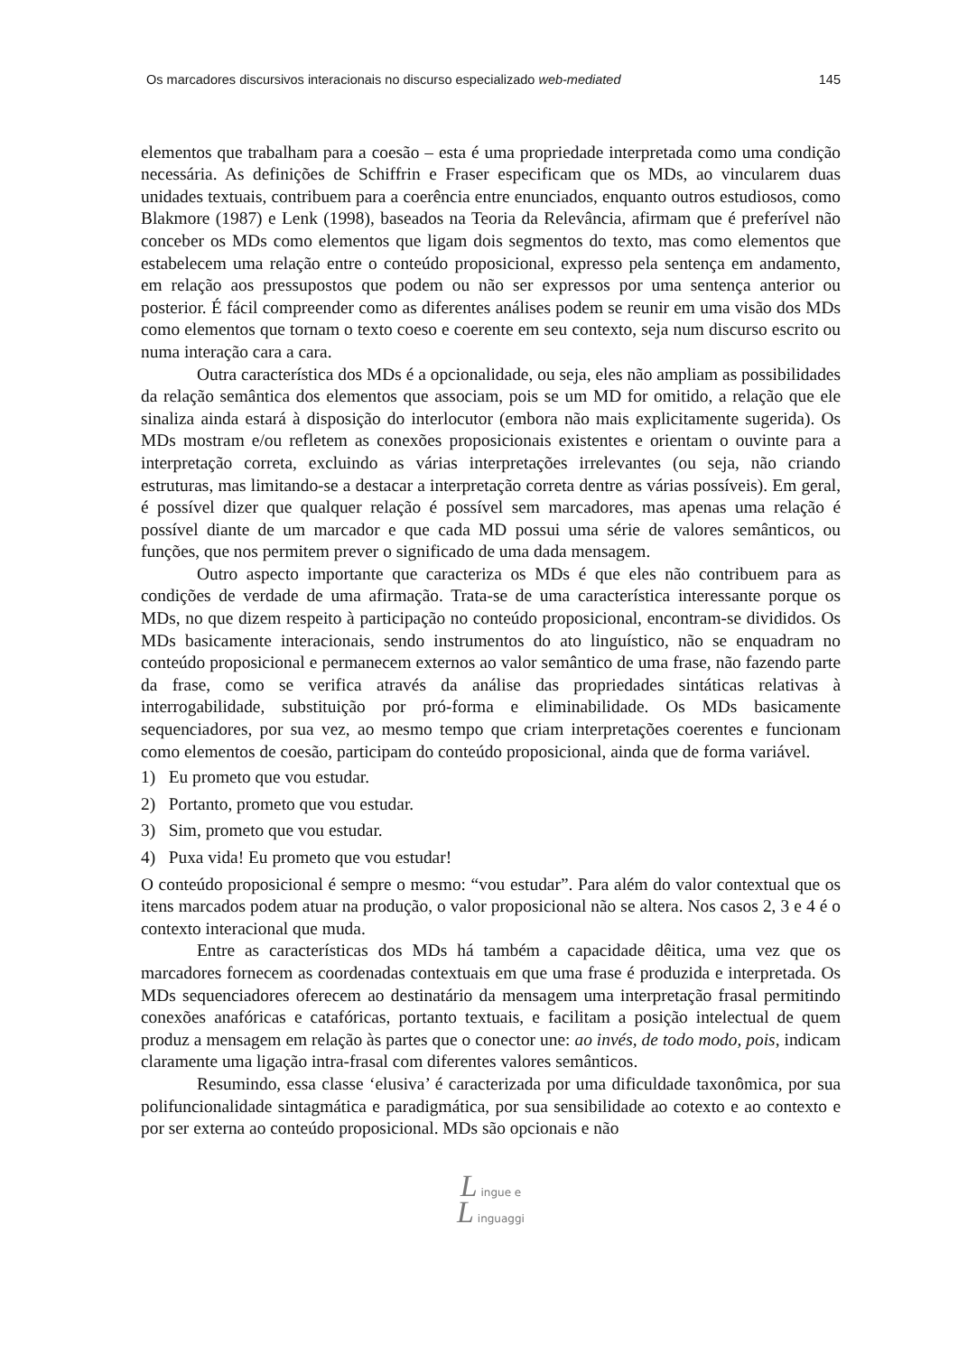Os marcadores discursivos interacionais no discurso especializado web-mediated 145
elementos que trabalham para a coesão – esta é uma propriedade interpretada como uma condição necessária. As definições de Schiffrin e Fraser especificam que os MDs, ao vincularem duas unidades textuais, contribuem para a coerência entre enunciados, enquanto outros estudiosos, como Blakmore (1987) e Lenk (1998), baseados na Teoria da Relevância, afirmam que é preferível não conceber os MDs como elementos que ligam dois segmentos do texto, mas como elementos que estabelecem uma relação entre o conteúdo proposicional, expresso pela sentença em andamento, em relação aos pressupostos que podem ou não ser expressos por uma sentença anterior ou posterior. É fácil compreender como as diferentes análises podem se reunir em uma visão dos MDs como elementos que tornam o texto coeso e coerente em seu contexto, seja num discurso escrito ou numa interação cara a cara.
Outra característica dos MDs é a opcionalidade, ou seja, eles não ampliam as possibilidades da relação semântica dos elementos que associam, pois se um MD for omitido, a relação que ele sinaliza ainda estará à disposição do interlocutor (embora não mais explicitamente sugerida). Os MDs mostram e/ou refletem as conexões proposicionais existentes e orientam o ouvinte para a interpretação correta, excluindo as várias interpretações irrelevantes (ou seja, não criando estruturas, mas limitando-se a destacar a interpretação correta dentre as várias possíveis). Em geral, é possível dizer que qualquer relação é possível sem marcadores, mas apenas uma relação é possível diante de um marcador e que cada MD possui uma série de valores semânticos, ou funções, que nos permitem prever o significado de uma dada mensagem.
Outro aspecto importante que caracteriza os MDs é que eles não contribuem para as condições de verdade de uma afirmação. Trata-se de uma característica interessante porque os MDs, no que dizem respeito à participação no conteúdo proposicional, encontram-se divididos. Os MDs basicamente interacionais, sendo instrumentos do ato linguístico, não se enquadram no conteúdo proposicional e permanecem externos ao valor semântico de uma frase, não fazendo parte da frase, como se verifica através da análise das propriedades sintáticas relativas à interrogabilidade, substituição por pró-forma e eliminabilidade. Os MDs basicamente sequenciadores, por sua vez, ao mesmo tempo que criam interpretações coerentes e funcionam como elementos de coesão, participam do conteúdo proposicional, ainda que de forma variável.
1) Eu prometo que vou estudar.
2) Portanto, prometo que vou estudar.
3) Sim, prometo que vou estudar.
4) Puxa vida! Eu prometo que vou estudar!
O conteúdo proposicional é sempre o mesmo: “vou estudar”. Para além do valor contextual que os itens marcados podem atuar na produção, o valor proposicional não se altera. Nos casos 2, 3 e 4 é o contexto interacional que muda.
Entre as características dos MDs há também a capacidade dêitica, uma vez que os marcadores fornecem as coordenadas contextuais em que uma frase é produzida e interpretada. Os MDs sequenciadores oferecem ao destinatário da mensagem uma interpretação frasal permitindo conexões anafóricas e catafóricas, portanto textuais, e facilitam a posição intelectual de quem produz a mensagem em relação às partes que o conector une: ao invés, de todo modo, pois, indicam claramente uma ligação intra-frasal com diferentes valores semânticos.
Resumindo, essa classe ‘elusiva’ é caracterizada por uma dificuldade taxonômica, por sua polifuncionalidade sintagmática e paradigmática, por sua sensibilidade ao cotexto e ao contexto e por ser externa ao conteúdo proposicional. MDs são opcionais e não
L ingue e
L inguaggi